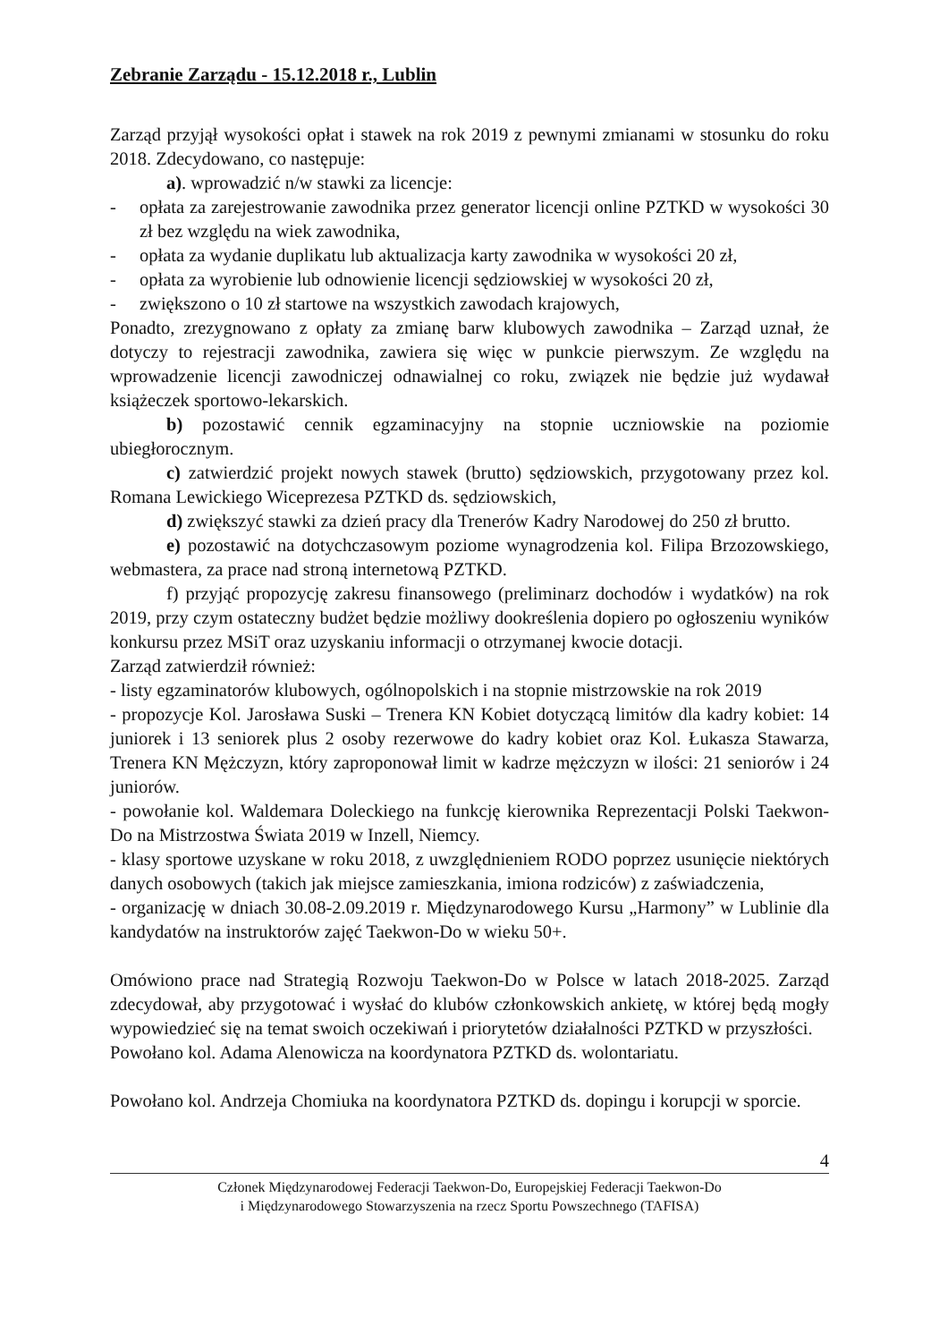Zebranie Zarządu - 15.12.2018 r., Lublin
Zarząd przyjął wysokości opłat i stawek na rok 2019 z pewnymi zmianami w stosunku do roku 2018. Zdecydowano, co następuje:
a). wprowadzić n/w stawki za licencje:
- opłata za zarejestrowanie zawodnika przez generator licencji online PZTKD w wysokości 30 zł bez względu na wiek zawodnika,
- opłata za wydanie duplikatu lub aktualizacja karty zawodnika w wysokości 20 zł,
- opłata za wyrobienie lub odnowienie licencji sędziowskiej w wysokości 20 zł,
- zwiększono o 10 zł startowe na wszystkich zawodach krajowych,
Ponadto, zrezygnowano z opłaty za zmianę barw klubowych zawodnika – Zarząd uznał, że dotyczy to rejestracji zawodnika, zawiera się więc w punkcie pierwszym. Ze względu na wprowadzenie licencji zawodniczej odnawialnej co roku, związek nie będzie już wydawał książeczek sportowo-lekarskich.
b) pozostawić cennik egzaminacyjny na stopnie uczniowskie na poziomie ubiegłorocznym.
c) zatwierdzić projekt nowych stawek (brutto) sędziowskich, przygotowany przez kol. Romana Lewickiego Wiceprezesa PZTKD ds. sędziowskich,
d) zwiększyć stawki za dzień pracy dla Trenerów Kadry Narodowej do 250 zł brutto.
e) pozostawić na dotychczasowym poziome wynagrodzenia kol. Filipa Brzozowskiego, webmastera, za prace nad stroną internetową PZTKD.
f) przyjąć propozycję zakresu finansowego (preliminarz dochodów i wydatków) na rok 2019, przy czym ostateczny budżet będzie możliwy dookreślenia dopiero po ogłoszeniu wyników konkursu przez MSiT oraz uzyskaniu informacji o otrzymanej kwocie dotacji.
Zarząd zatwierdził również:
- listy egzaminatorów klubowych, ogólnopolskich i na stopnie mistrzowskie na rok 2019
- propozycje Kol. Jarosława Suski – Trenera KN Kobiet dotyczącą limitów dla kadry kobiet: 14 juniorek i 13 seniorek plus 2 osoby rezerwowe do kadry kobiet oraz Kol. Łukasza Stawarza, Trenera KN Mężczyzn, który zaproponował limit w kadrze mężczyzn w ilości: 21 seniorów i 24 juniorów.
- powołanie kol. Waldemara Doleckiego na funkcję kierownika Reprezentacji Polski Taekwon-Do na Mistrzostwa Świata 2019 w Inzell, Niemcy.
- klasy sportowe uzyskane w roku 2018, z uwzględnieniem RODO poprzez usunięcie niektórych danych osobowych (takich jak miejsce zamieszkania, imiona rodziców) z zaświadczenia,
- organizację w dniach 30.08-2.09.2019 r. Międzynarodowego Kursu „Harmony” w Lublinie dla kandydatów na instruktorów zajęć Taekwon-Do w wieku 50+.
Omówiono prace nad Strategią Rozwoju Taekwon-Do w Polsce w latach 2018-2025. Zarząd zdecydował, aby przygotować i wysłać do klubów członkowskich ankietę, w której będą mogły wypowiedzieć się na temat swoich oczekiwań i priorytetów działalności PZTKD w przyszłości.
Powołano kol. Adama Alenowicza na koordynatora PZTKD ds. wolontariatu.
Powołano kol. Andrzeja Chomiuka na koordynatora PZTKD ds. dopingu i korupcji w sporcie.
4
Członek Międzynarodowej Federacji Taekwon-Do, Europejskiej Federacji Taekwon-Do
i Międzynarodowego Stowarzyszenia na rzecz Sportu Powszechnego (TAFISA)